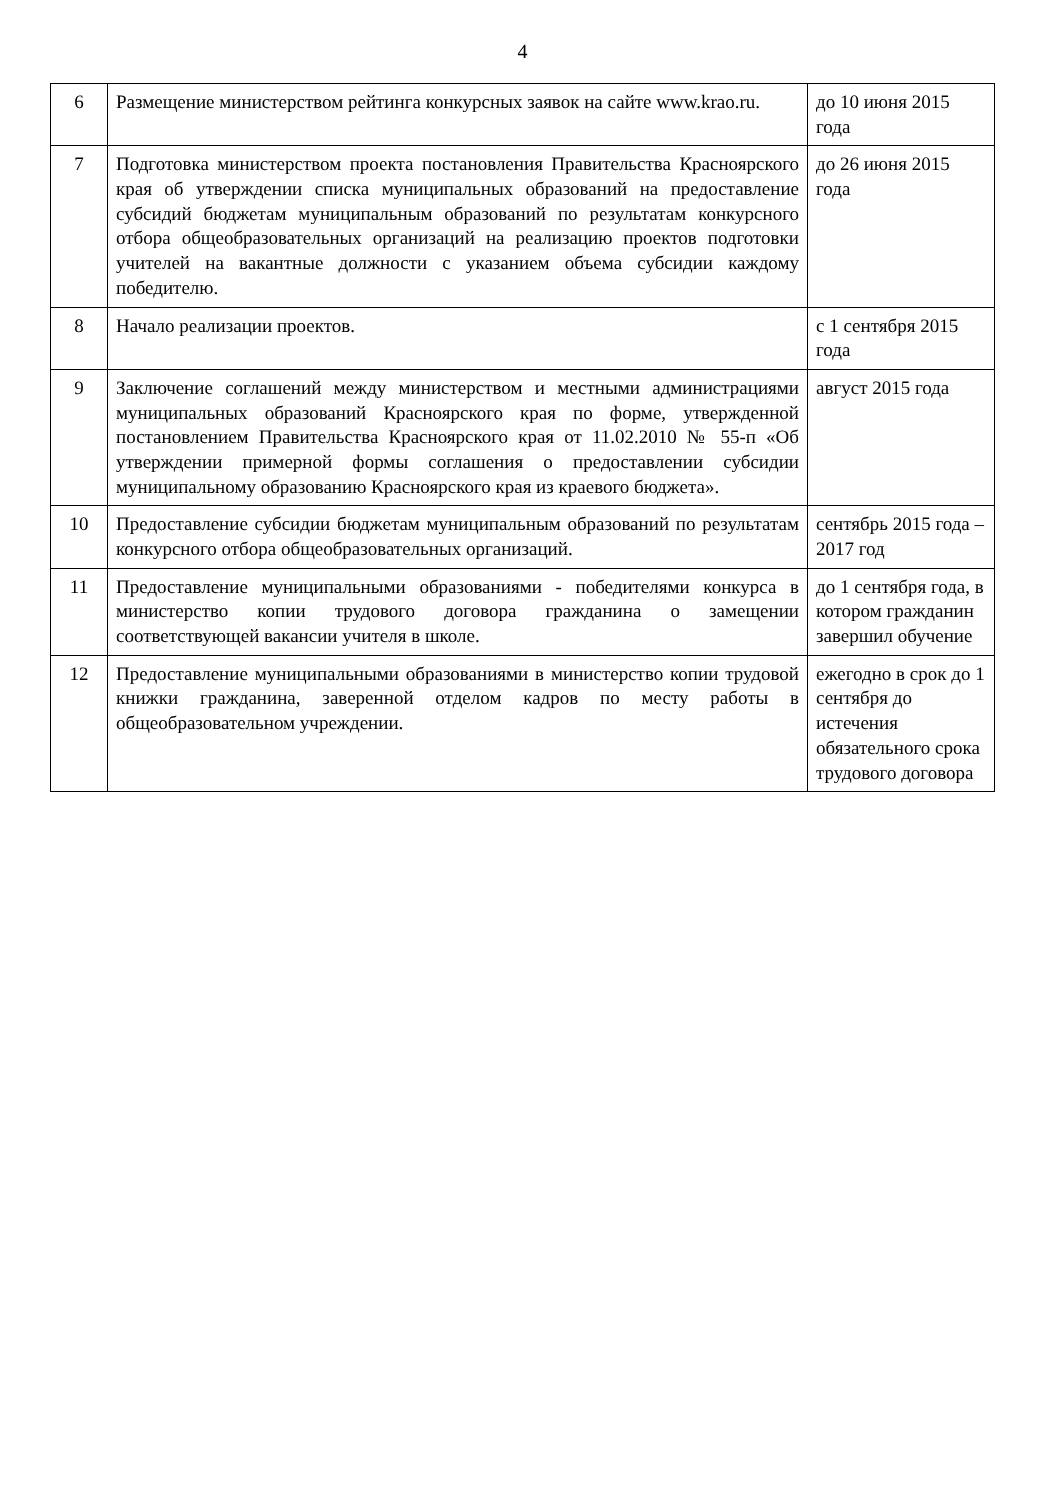4
| 6 | Размещение министерством рейтинга конкурсных заявок на сайте www.krao.ru. | до 10 июня 2015 года |
| 7 | Подготовка министерством проекта постановления Правительства Красноярского края об утверждении списка муниципальных образований на предоставление субсидий бюджетам муниципальным образований по результатам конкурсного отбора общеобразовательных организаций на реализацию проектов подготовки учителей на вакантные должности с указанием объема субсидии каждому победителю. | до 26 июня 2015 года |
| 8 | Начало реализации проектов. | с 1 сентября 2015 года |
| 9 | Заключение соглашений между министерством и местными администрациями муниципальных образований Красноярского края по форме, утвержденной постановлением Правительства Красноярского края от 11.02.2010 № 55-п «Об утверждении примерной формы соглашения о предоставлении субсидии муниципальному образованию Красноярского края из краевого бюджета». | август 2015 года |
| 10 | Предоставление субсидии бюджетам муниципальным образований по результатам конкурсного отбора общеобразовательных организаций. | сентябрь 2015 года – 2017 год |
| 11 | Предоставление муниципальными образованиями - победителями конкурса в министерство копии трудового договора гражданина о замещении соответствующей вакансии учителя в школе. | до 1 сентября года, в котором гражданин завершил обучение |
| 12 | Предоставление муниципальными образованиями в министерство копии трудовой книжки гражданина, заверенной отделом кадров по месту работы в общеобразовательном учреждении. | ежегодно в срок до 1 сентября до истечения обязательного срока трудового договора |